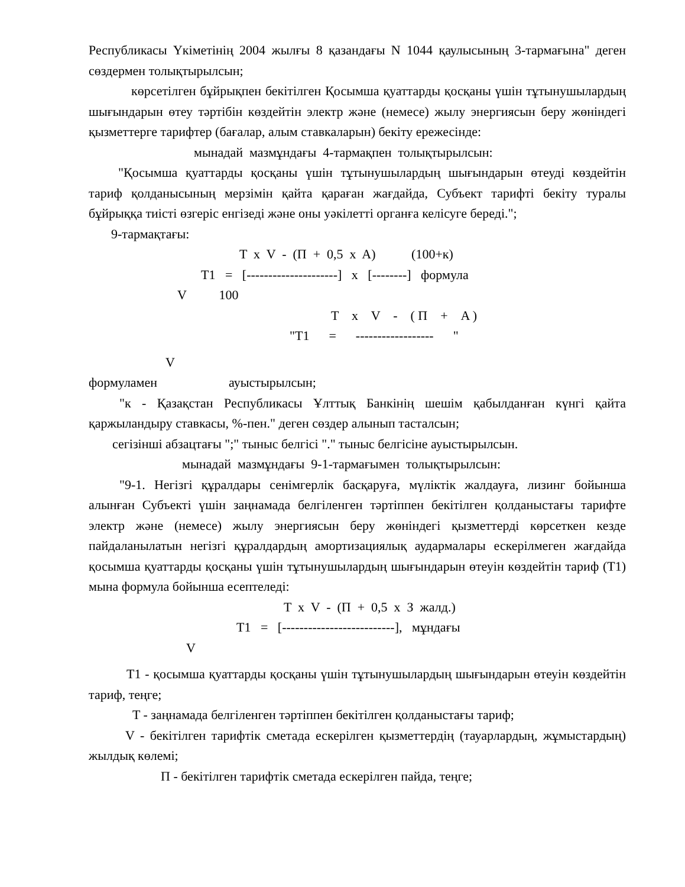Республикасы Үкіметінің 2004 жылғы 8 қазандағы N 1044 қаулысының 3-тармағына" деген сөздермен толықтырылсын;
көрсетілген бұйрықпен бекітілген Қосымша қуаттарды қосқаны үшін тұтынушылардың шығындарын өтеу тәртібін көздейтін электр және (немесе) жылу энергиясын беру жөніндегі қызметтерге тарифтер (бағалар, алым ставкаларын) бекіту ережесінде:
мынадай мазмұндағы 4-тармақпен толықтырылсын:
"Қосымша қуаттарды қосқаны үшін тұтынушылардың шығындарын өтеуді көздейтін тариф қолданысының мерзімін қайта қараған жағдайда, Субъект тарифті бекіту туралы бұйрыққа тиісті өзгеріс енгізеді және оны уәкілетті органға келісуге береді.";
9-тармақтағы:
T x V - (П + 0,5 x A) (100+к)
T1 = [---------------------] x [--------] формула
V 100
T x V - ( П + A )
"T1 = ------------------ "
V
формулaмен ауыстырылсын;
"к - Қазақстан Республикасы Ұлттық Банкінің шешім қабылданған күнгі қайта қаржыландыру ставкасы, %-пен." деген сөздер алынып тасталсын;
сегізінші абзацтағы ";" тыныс белгісі "." тыныс белгісіне ауыстырылсын.
мынадай мазмұндағы 9-1-тармағымен толықтырылсын:
"9-1. Негізгі құралдары сенімгерлік басқаруға, мүліктік жалдауға, лизинг бойынша алынған Субъекті үшін заңнамада белгіленген тәртіппен бекітілген қолданыстағы тарифте электр және (немесе) жылу энергиясын беру жөніндегі қызметтерді көрсеткен кезде пайдаланылатын негізгі құралдардың амортизациялық аудармалары ескерілмеген жағдайда қосымша қуаттарды қосқаны үшін тұтынушылардың шығындарын өтеуін көздейтін тариф (T1) мына формула бойынша есептеледі:
T x V - (П + 0,5 x З жалд.)
T1 = [--------------------------], мұндағы
V
T1 - қосымша қуаттарды қосқаны үшін тұтынушылардың шығындарын өтеуін көздейтін тариф, теңге;
T - заңнамада белгіленген тәртіппен бекітілген қолданыстағы тариф;
V - бекітілген тарифтік сметада ескерілген қызметтердің (тауарлардың, жұмыстардың) жылдық көлемі;
П - бекітілген тарифтік сметада ескерілген пайда, теңге;